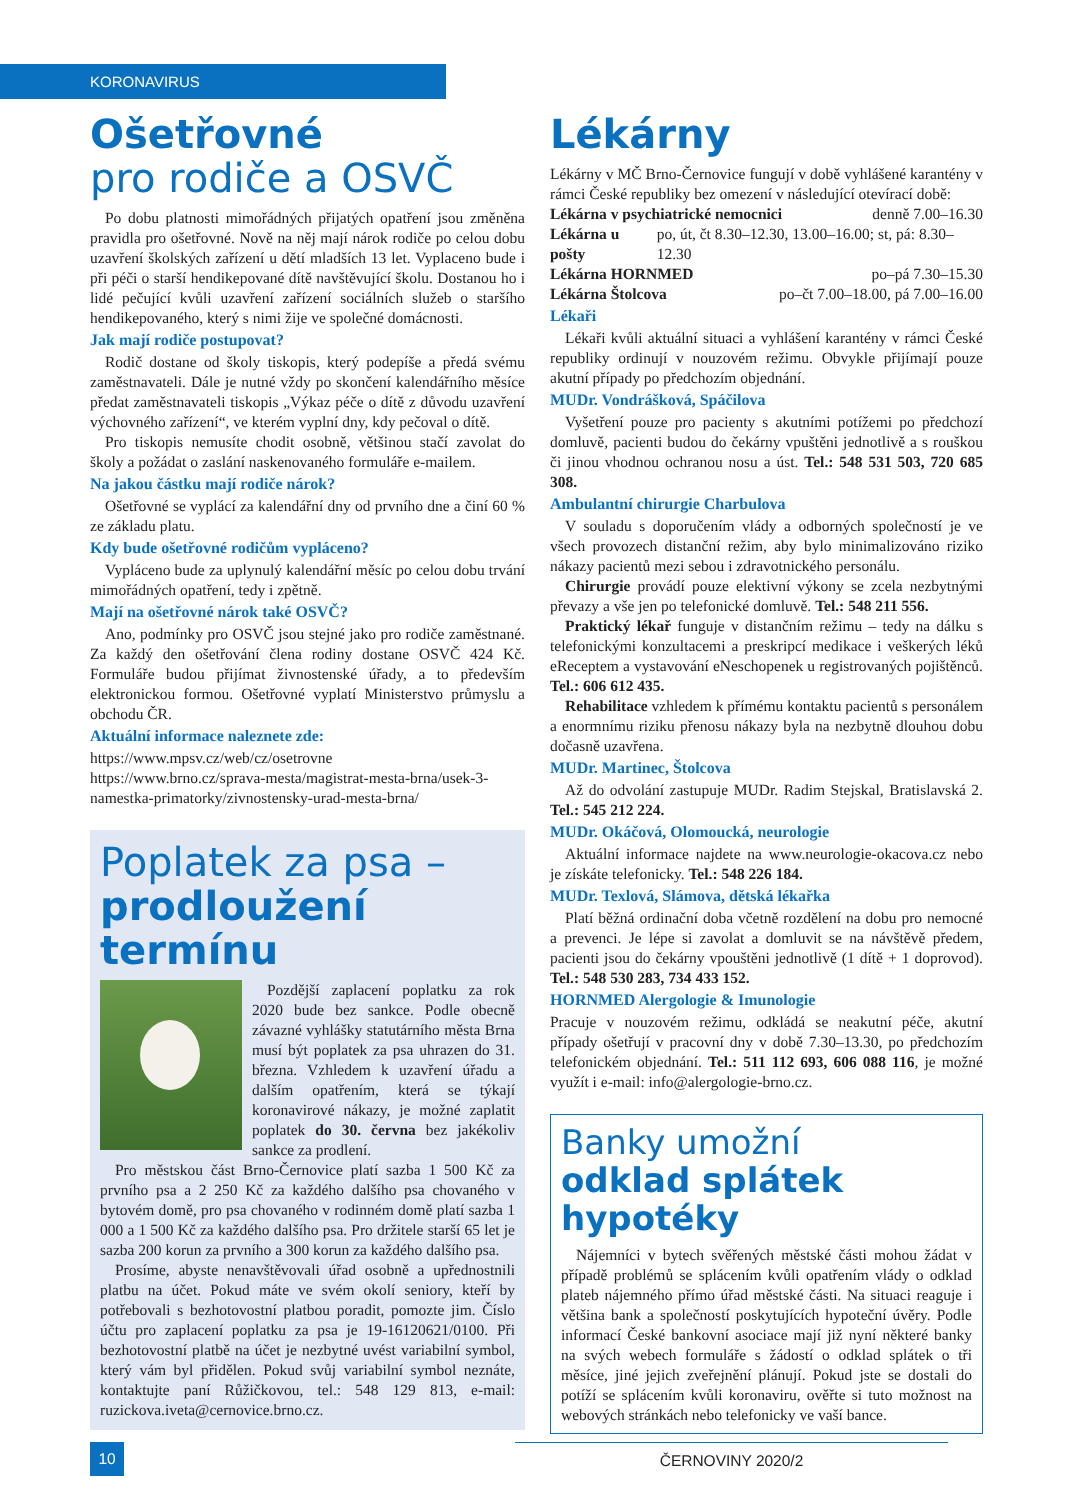KORONAVIRUS
Ošetřovné
pro rodiče a OSVČ
Po dobu platnosti mimořádných přijatých opatření jsou změněna pravidla pro ošetřovné. Nově na něj mají nárok rodiče po celou dobu uzavření školských zařízení u dětí mladších 13 let. Vyplaceno bude i při péči o starší hendikepované dítě navštěvující školu. Dostanou ho i lidé pečující kvůli uzavření zařízení sociálních služeb o staršího hendikepovaného, který s nimi žije ve společné domácnosti.
Jak mají rodiče postupovat?
Rodič dostane od školy tiskopis, který podepíše a předá svému zaměstnavateli. Dále je nutné vždy po skončení kalendářního měsíce předat zaměstnavateli tiskopis „Výkaz péče o dítě z důvodu uzavření výchovného zařízení“, ve kterém vyplní dny, kdy pečoval o dítě.
Pro tiskopis nemusíte chodit osobně, většinou stačí zavolat do školy a požádat o zaslání naskenovaného formuláře e-mailem.
Na jakou částku mají rodiče nárok?
Ošetřovné se vyplácí za kalendářní dny od prvního dne a činí 60 % ze základu platu.
Kdy bude ošetřovné rodičům vypláceno?
Vypláceno bude za uplynulý kalendářní měsíc po celou dobu trvání mimořádných opatření, tedy i zpětně.
Mají na ošetřovné nárok také OSVČ?
Ano, podmínky pro OSVČ jsou stejné jako pro rodiče zaměstnané. Za každý den ošetřování člena rodiny dostane OSVČ 424 Kč. Formuláře budou přijímat živnostenské úřady, a to především elektronickou formou. Ošetřovné vyplatí Ministerstvo průmyslu a obchodu ČR.
Aktuální informace naleznete zde:
https://www.mpsv.cz/web/cz/osetrovne
https://www.brno.cz/sprava-mesta/magistrat-mesta-brna/usek-3-namestka-primatorky/zivnostensky-urad-mesta-brna/
Poplatek za psa –
prodloužení termínu
Pozdější zaplacení poplatku za rok 2020 bude bez sankce. Podle obecně závazné vyhlášky statutárního města Brna musí být poplatek za psa uhrazen do 31. března. Vzhledem k uzavření úřadu a dalším opatřením, která se týkají koronavirové nákazy, je možné zaplatit poplatek do 30. června bez jakékoliv sankce za prodlení.
Pro městskou část Brno-Černovice platí sazba 1 500 Kč za prvního psa a 2 250 Kč za každého dalšího psa chovaného v bytovém domě, pro psa chovaného v rodinném domě platí sazba 1 000 a 1 500 Kč za každého dalšího psa. Pro držitele starší 65 let je sazba 200 korun za prvního a 300 korun za každého dalšího psa.
Prosíme, abyste nenavštěvovali úřad osobně a upřednostnili platbu na účet. Pokud máte ve svém okolí seniory, kteří by potřebovali s bezhotovostní platbou poradit, pomozte jim. Číslo účtu pro zaplacení poplatku za psa je 19-16120621/0100. Při bezhotovostní platbě na účet je nezbytné uvést variabilní symbol, který vám byl přidělen. Pokud svůj variabilní symbol neznáte, kontaktujte paní Růžičkovou, tel.: 548 129 813, e-mail: ruzickova.iveta@cernovice.brno.cz.
Lékárny
Lékárny v MČ Brno-Černovice fungují v době vyhlášené karantény v rámci České republiky bez omezení v následující otevírací době:
Lékárna v psychiatrické nemocnici denně 7.00–16.30
Lékárna u pošty po, út, čt 8.30–12.30, 13.00–16.00; st, pá: 8.30–12.30
Lékárna HORNMED po–pá 7.30–15.30
Lékárna Štolcova po–čt 7.00–18.00, pá 7.00–16.00
Lékaři
Lékaři kvůli aktuální situaci a vyhlášení karantény v rámci České republiky ordinují v nouzovém režimu. Obvykle přijímají pouze akutní případy po předchozím objednání.
MUDr. Vondrášková, Spáčilova
Vyšetření pouze pro pacienty s akutními potížemi po předchozí domluvě, pacienti budou do čekárny vpuštěni jednotlivě a s rouškou či jinou vhodnou ochranou nosu a úst. Tel.: 548 531 503, 720 685 308.
Ambulantní chirurgie Charbulova
V souladu s doporučením vlády a odborných společností je ve všech provozech distanční režim, aby bylo minimalizováno riziko nákazy pacientů mezi sebou i zdravotnického personálu.
Chirurgie provádí pouze elektivní výkony se zcela nezbytnými převazy a vše jen po telefonické domluvě. Tel.: 548 211 556.
Praktický lékař funguje v distančním režimu – tedy na dálku s telefonickými konzultacemi a preskripcí medikace i veškerých léků eReceptem a vystavování eNeschopenek u registrovaných pojištěnců. Tel.: 606 612 435.
Rehabilitace vzhledem k přímému kontaktu pacientů s personálem a enormnímu riziku přenosu nákazy byla na nezbytně dlouhou dobu dočasně uzavřena.
MUDr. Martinec, Štolcova
Až do odvolání zastupuje MUDr. Radim Stejskal, Bratislavská 2. Tel.: 545 212 224.
MUDr. Okáčová, Olomoucká, neurologie
Aktuální informace najdete na www.neurologie-okacova.cz nebo je získáte telefonicky. Tel.: 548 226 184.
MUDr. Texlová, Slámova, dětská lékařka
Platí běžná ordinační doba včetně rozdělení na dobu pro nemocné a prevenci. Je lépe si zavolat a domluvit se na návštěvě předem, pacienti jsou do čekárny vpouštěni jednotlivě (1 dítě + 1 doprovod). Tel.: 548 530 283, 734 433 152.
HORNMED Alergologie & Imunologie
Pracuje v nouzovém režimu, odkládá se neakutní péče, akutní případy ošetřují v pracovní dny v době 7.30–13.30, po předchozím telefonickém objednání. Tel.: 511 112 693, 606 088 116, je možné využít i e-mail: info@alergologie-brno.cz.
Banky umožní
odklad splátek hypotéky
Nájemníci v bytech svěřených městské části mohou žádat v případě problémů se splácením kvůli opatřením vlády o odklad plateb nájemného přímo úřad městské části. Na situaci reaguje i většina bank a společností poskytujících hypoteční úvěry. Podle informací České bankovní asociace mají již nyní některé banky na svých webech formuláře s žádostí o odklad splátek o tři měsíce, jiné jejich zveřejnění plánují. Pokud jste se dostali do potíží se splácením kvůli koronaviru, ověřte si tuto možnost na webových stránkách nebo telefonicky ve vaší bance.
10
ČERNOVINY 2020/2